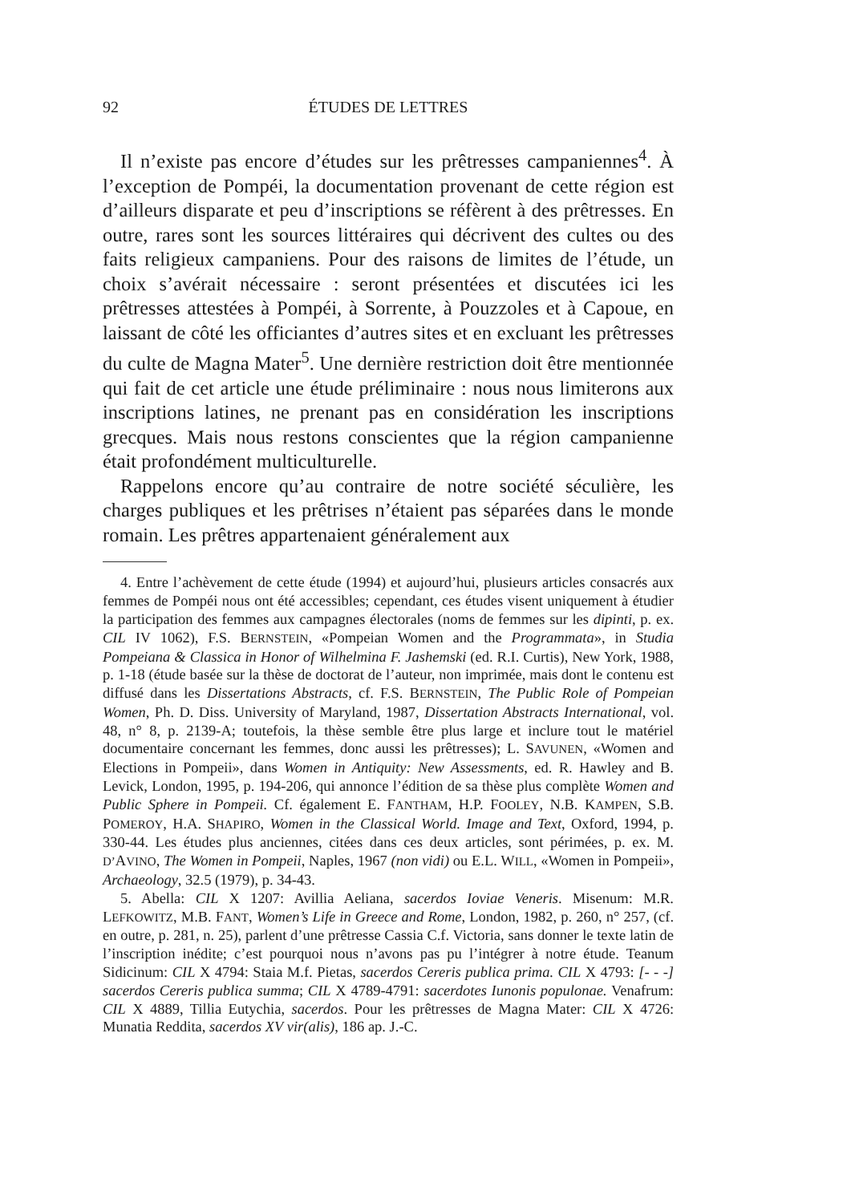92 ÉTUDES DE LETTRES
Il n’existe pas encore d’études sur les prêtresses campaniennes<sup>4</sup>. À l’exception de Pompéi, la documentation provenant de cette région est d’ailleurs disparate et peu d’inscriptions se réfèrent à des prêtresses. En outre, rares sont les sources littéraires qui décrivent des cultes ou des faits religieux campaniens. Pour des raisons de limites de l’étude, un choix s’avérait nécessaire : seront présentées et discutées ici les prêtresses attestées à Pompéi, à Sorrente, à Pouzzoles et à Capoue, en laissant de côté les officiantes d’autres sites et en excluant les prêtresses du culte de Magna Mater<sup>5</sup>. Une dernière restriction doit être mentionnée qui fait de cet article une étude préliminaire : nous nous limiterons aux inscriptions latines, ne prenant pas en considération les inscriptions grecques. Mais nous restons conscientes que la région campanienne était profondément multiculturelle.
Rappelons encore qu’au contraire de notre société séculière, les charges publiques et les prêtrises n’étaient pas séparées dans le monde romain. Les prêtres appartenaient généralement aux
4. Entre l’achèvement de cette étude (1994) et aujourd’hui, plusieurs articles consacrés aux femmes de Pompéi nous ont été accessibles; cependant, ces études visent uniquement à étudier la participation des femmes aux campagnes électorales (noms de femmes sur les dipinti, p. ex. CIL IV 1062), F.S. BERNSTEIN, «Pompeian Women and the Programmata», in Studia Pompeiana & Classica in Honor of Wilhelmina F. Jashemski (ed. R.I. Curtis), New York, 1988, p. 1-18 (étude basée sur la thèse de doctorat de l’auteur, non imprimée, mais dont le contenu est diffusé dans les Dissertations Abstracts, cf. F.S. BERNSTEIN, The Public Role of Pompeian Women, Ph. D. Diss. University of Maryland, 1987, Dissertation Abstracts International, vol. 48, n° 8, p. 2139-A; toutefois, la thèse semble être plus large et inclure tout le matériel documentaire concernant les femmes, donc aussi les prêtresses); L. SAVUNEN, «Women and Elections in Pompeii», dans Women in Antiquity: New Assessments, ed. R. Hawley and B. Levick, London, 1995, p. 194-206, qui annonce l’édition de sa thèse plus complète Women and Public Sphere in Pompeii. Cf. également E. FANTHAM, H.P. FOOLEY, N.B. KAMPEN, S.B. POMEROY, H.A. SHAPIRO, Women in the Classical World. Image and Text, Oxford, 1994, p. 330-44. Les études plus anciennes, citées dans ces deux articles, sont périmées, p. ex. M. D’AVINO, The Women in Pompeii, Naples, 1967 (non vidi) ou E.L. WILL, «Women in Pompeii», Archaeology, 32.5 (1979), p. 34-43.
5. Abella: CIL X 1207: Avillia Aeliana, sacerdos Ioviae Veneris. Misenum: M.R. LEFKOWITZ, M.B. FANT, Women’s Life in Greece and Rome, London, 1982, p. 260, n° 257, (cf. en outre, p. 281, n. 25), parlent d’une prêtresse Cassia C.f. Victoria, sans donner le texte latin de l’inscription inédite; c’est pourquoi nous n’avons pas pu l’intégrer à notre étude. Teanum Sidicinum: CIL X 4794: Staia M.f. Pietas, sacerdos Cereris publica prima. CIL X 4793: [- - -] sacerdos Cereris publica summa; CIL X 4789-4791: sacerdotes Iunonis populonae. Venafrum: CIL X 4889, Tillia Eutychia, sacerdos. Pour les prêtresses de Magna Mater: CIL X 4726: Munatia Reddita, sacerdos XV vir(alis), 186 ap. J.-C.